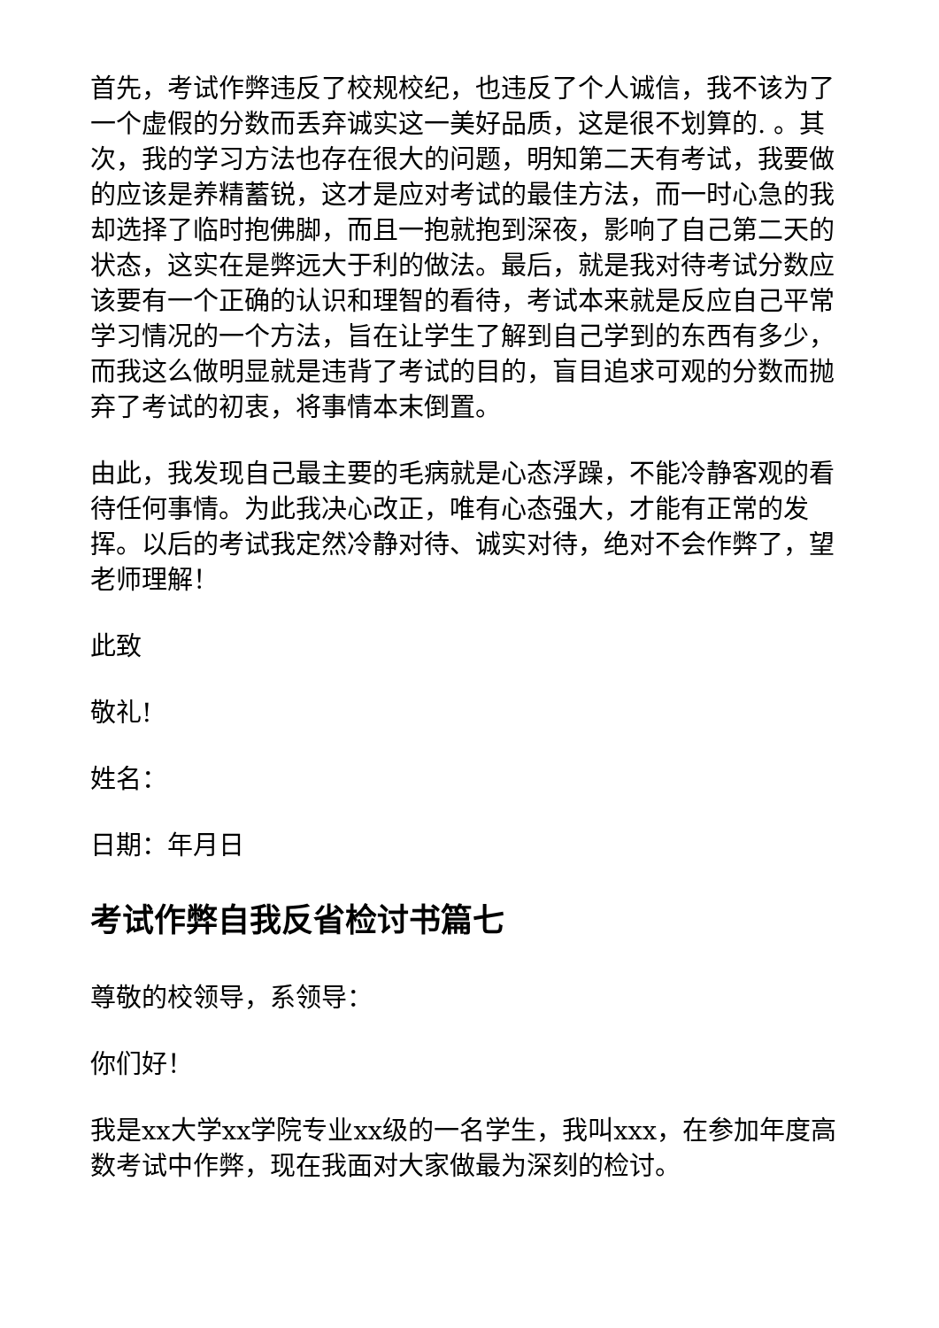首先，考试作弊违反了校规校纪，也违反了个人诚信，我不该为了一个虚假的分数而丢弃诚实这一美好品质，这是很不划算的. 。其次，我的学习方法也存在很大的问题，明知第二天有考试，我要做的应该是养精蓄锐，这才是应对考试的最佳方法，而一时心急的我却选择了临时抱佛脚，而且一抱就抱到深夜，影响了自己第二天的状态，这实在是弊远大于利的做法。最后，就是我对待考试分数应该要有一个正确的认识和理智的看待，考试本来就是反应自己平常学习情况的一个方法，旨在让学生了解到自己学到的东西有多少，而我这么做明显就是违背了考试的目的，盲目追求可观的分数而抛弃了考试的初衷，将事情本末倒置。
由此，我发现自己最主要的毛病就是心态浮躁，不能冷静客观的看待任何事情。为此我决心改正，唯有心态强大，才能有正常的发挥。以后的考试我定然冷静对待、诚实对待，绝对不会作弊了，望老师理解！
此致
敬礼!
姓名：
日期：年月日
考试作弊自我反省检讨书篇七
尊敬的校领导，系领导：
你们好！
我是xx大学xx学院专业xx级的一名学生，我叫xxx，在参加年度高数考试中作弊，现在我面对大家做最为深刻的检讨。